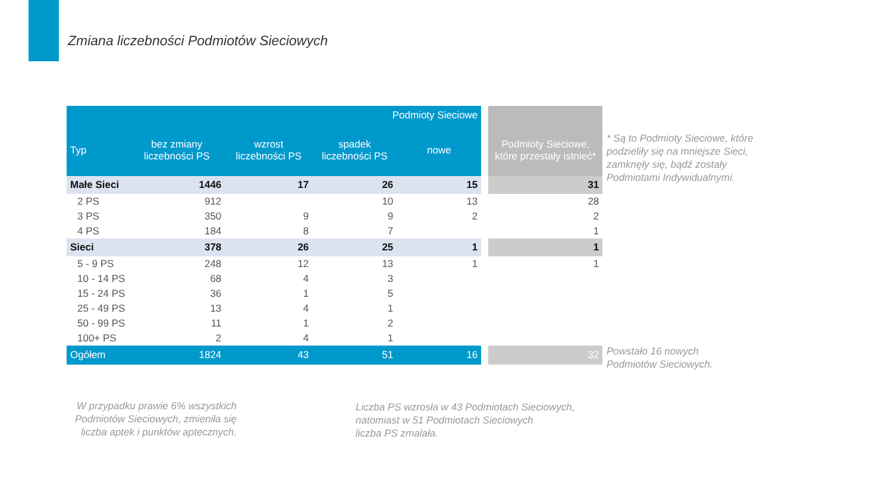Zmiana liczebności Podmiotów Sieciowych
| Podmioty Sieciowe | | | | | | |
| Typ | bez zmiany liczebności PS | wzrost liczebności PS | spadek liczebności PS | nowe | | Podmioty Sieciowe, które przestały istnieć* |
| Małe Sieci | 1446 | 17 | 26 | 15 | | 31 |
| 2 PS | 912 | | 10 | 13 | | 28 |
| 3 PS | 350 | 9 | 9 | 2 | | 2 |
| 4 PS | 184 | 8 | 7 | | | 1 |
| Sieci | 378 | 26 | 25 | 1 | | 1 |
| 5 - 9 PS | 248 | 12 | 13 | 1 | | 1 |
| 10 - 14 PS | 68 | 4 | 3 | | | |
| 15 - 24 PS | 36 | 1 | 5 | | | |
| 25 - 49 PS | 13 | 4 | 1 | | | |
| 50 - 99 PS | 11 | 1 | 2 | | | |
| 100+ PS | 2 | 4 | 1 | | | |
| Ogółem | 1824 | 43 | 51 | 16 | | 32 |
* Są to Podmioty Sieciowe, które
podzieliły się na mniejsze Sieci,
zamknęły się, bądź zostały
Podmiotami Indywidualnymi.
Powstało 16 nowych
Podmiotów Sieciowych.
W przypadku prawie 6% wszystkich Podmiotów Sieciowych, zmieniła się liczba aptek i punktów aptecznych.
Liczba PS wzrosła w 43 Podmiotach Sieciowych,
natomiast w 51 Podmiotach Sieciowych
liczba PS zmalała.